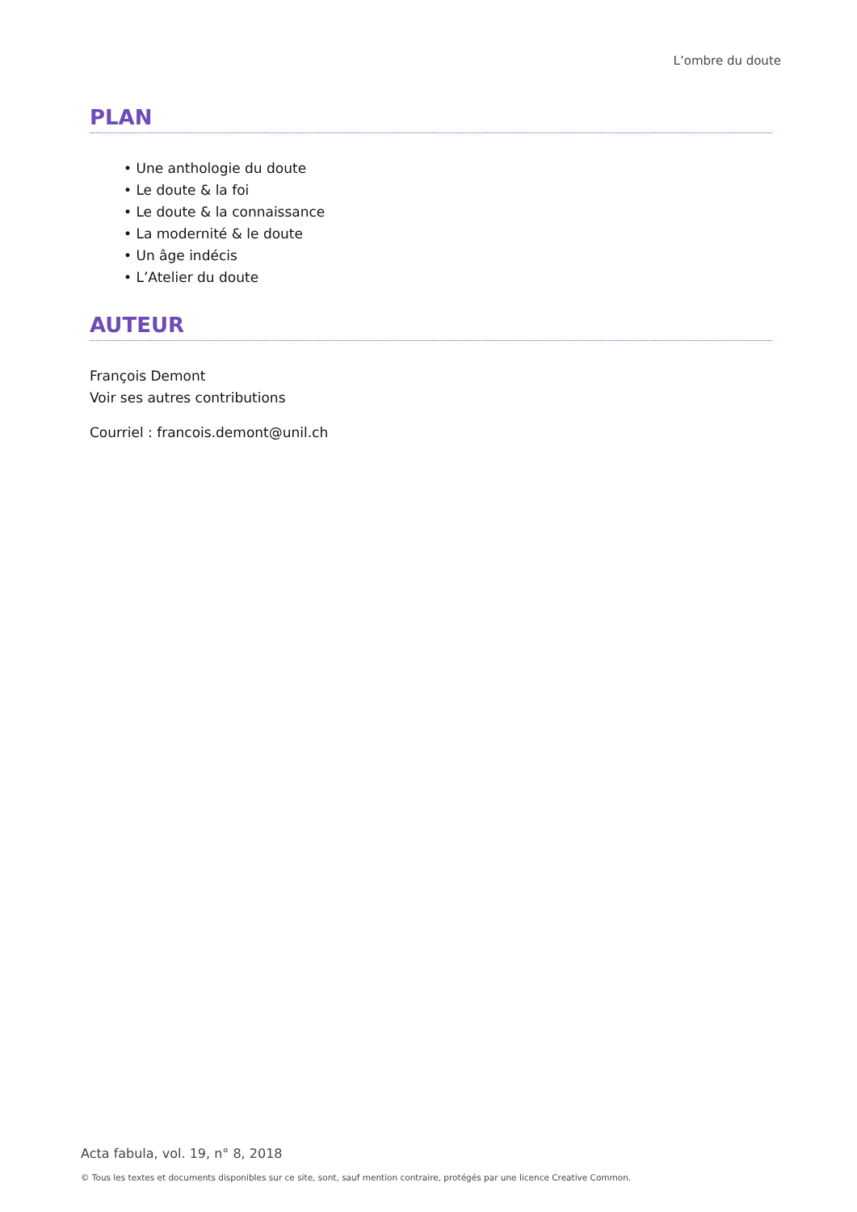L’ombre du doute
PLAN
• Une anthologie du doute
• Le doute & la foi
• Le doute & la connaissance
• La modernité & le doute
• Un âge indécis
• L’Atelier du doute
AUTEUR
François Demont
Voir ses autres contributions
Courriel : francois.demont@unil.ch
Acta fabula, vol. 19, n° 8, 2018
© Tous les textes et documents disponibles sur ce site, sont, sauf mention contraire, protégés par une licence Creative Common.